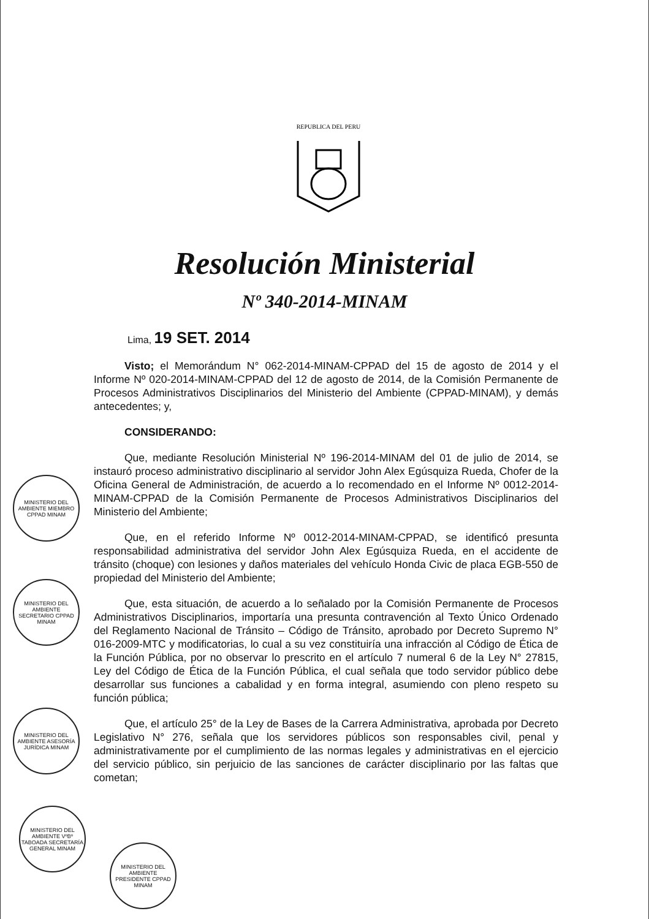REPUBLICA DEL PERU
Resolución Ministerial
Nº 340-2014-MINAM
Lima, 19 SET. 2014
Visto; el Memorándum N° 062-2014-MINAM-CPPAD del 15 de agosto de 2014 y el Informe Nº 020-2014-MINAM-CPPAD del 12 de agosto de 2014, de la Comisión Permanente de Procesos Administrativos Disciplinarios del Ministerio del Ambiente (CPPAD-MINAM), y demás antecedentes; y,
CONSIDERANDO:
Que, mediante Resolución Ministerial Nº 196-2014-MINAM del 01 de julio de 2014, se instauró proceso administrativo disciplinario al servidor John Alex Egúsquiza Rueda, Chofer de la Oficina General de Administración, de acuerdo a lo recomendado en el Informe Nº 0012-2014-MINAM-CPPAD de la Comisión Permanente de Procesos Administrativos Disciplinarios del Ministerio del Ambiente;
Que, en el referido Informe Nº 0012-2014-MINAM-CPPAD, se identificó presunta responsabilidad administrativa del servidor John Alex Egúsquiza Rueda, en el accidente de tránsito (choque) con lesiones y daños materiales del vehículo Honda Civic de placa EGB-550 de propiedad del Ministerio del Ambiente;
Que, esta situación, de acuerdo a lo señalado por la Comisión Permanente de Procesos Administrativos Disciplinarios, importaría una presunta contravención al Texto Único Ordenado del Reglamento Nacional de Tránsito – Código de Tránsito, aprobado por Decreto Supremo N° 016-2009-MTC y modificatorias, lo cual a su vez constituiría una infracción al Código de Ética de la Función Pública, por no observar lo prescrito en el artículo 7 numeral 6 de la Ley N° 27815, Ley del Código de Ética de la Función Pública, el cual señala que todo servidor público debe desarrollar sus funciones a cabalidad y en forma integral, asumiendo con pleno respeto su función pública;
Que, el artículo 25° de la Ley de Bases de la Carrera Administrativa, aprobada por Decreto Legislativo N° 276, señala que los servidores públicos son responsables civil, penal y administrativamente por el cumplimiento de las normas legales y administrativas en el ejercicio del servicio público, sin perjuicio de las sanciones de carácter disciplinario por las faltas que cometan;
MINISTERIO DEL AMBIENTE MIEMBRO CPPAD MINAM
MINISTERIO DEL AMBIENTE SECRETARIO CPPAD MINAM
MINISTERIO DEL AMBIENTE ASESORÍA JURÍDICA MINAM
MINISTERIO DEL AMBIENTE VºBº TABOADA SECRETARÍA GENERAL MINAM
MINISTERIO DEL AMBIENTE PRESIDENTE CPPAD MINAM